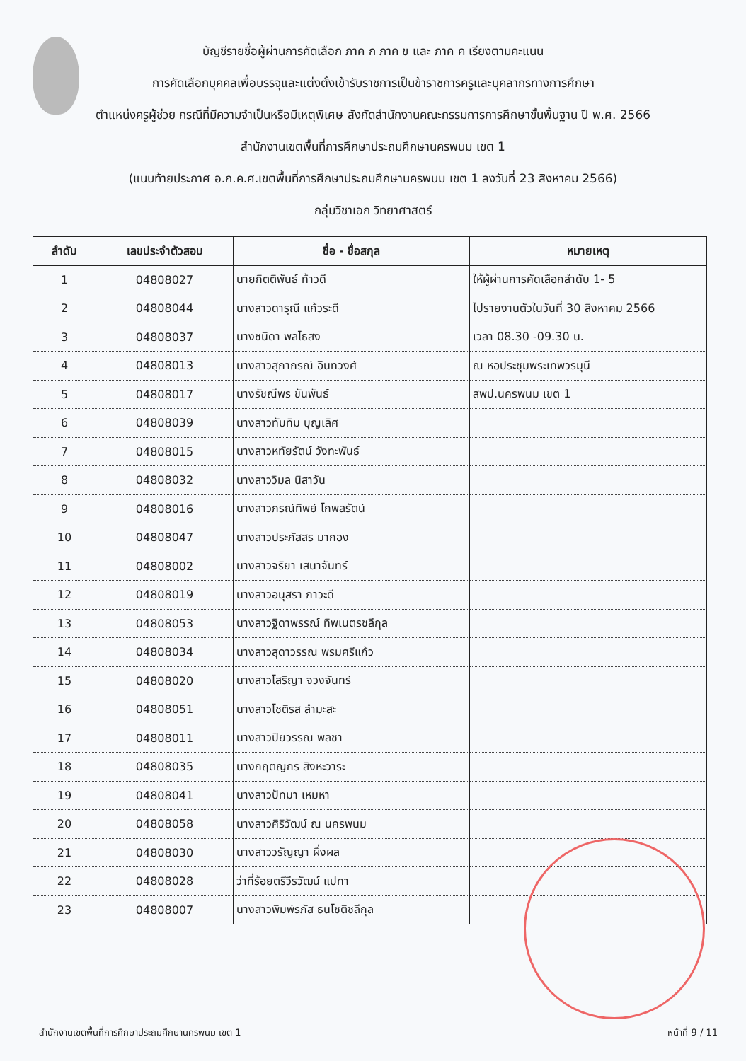บัญชีรายชื่อผู้ผ่านการคัดเลือก ภาค ก ภาค ข และ ภาค ค เรียงตามคะแนน
การคัดเลือกบุคคลเพื่อบรรจุและแต่งตั้งเข้ารับราชการเป็นข้าราชการครูและบุคลากรทางการศึกษา
ตำแหน่งครูผู้ช่วย กรณีที่มีความจำเป็นหรือมีเหตุพิเศษ สังกัดสำนักงานคณะกรรมการการศึกษาขั้นพื้นฐาน ปี พ.ศ. 2566
สำนักงานเขตพื้นที่การศึกษาประถมศึกษานครพนม เขต 1
(แนบท้ายประกาศ อ.ก.ค.ศ.เขตพื้นที่การศึกษาประถมศึกษานครพนม เขต 1 ลงวันที่ 23 สิงหาคม 2566)
กลุ่มวิชาเอก วิทยาศาสตร์
| ลำดับ | เลขประจำตัวสอบ | ชื่อ - ชื่อสกุล | หมายเหตุ |
| --- | --- | --- | --- |
| 1 | 04808027 | นายกิตติพันธ์ ท้าวดี | ให้ผู้ผ่านการคัดเลือกลำดับ 1- 5 |
| 2 | 04808044 | นางสาวดารุณี แก้วระดี | ไปรายงานตัวในวันที่ 30 สิงหาคม 2566 |
| 3 | 04808037 | นางชนิดา พลไธสง | เวลา 08.30 -09.30 น. |
| 4 | 04808013 | นางสาวสุภาภรณ์ อินทวงศ์ | ณ หอประชุมพระเทพวรมุนี |
| 5 | 04808017 | นางรัชณีพร ขันพันธ์ | สพป.นครพนม เขต 1 |
| 6 | 04808039 | นางสาวทับทิม บุญเลิศ | |
| 7 | 04808015 | นางสาวหทัยรัตน์ วังทะพันธ์ | |
| 8 | 04808032 | นางสาววิมล นิสาวัน | |
| 9 | 04808016 | นางสาวภรณ์ทิพย์ โกพลรัตน์ | |
| 10 | 04808047 | นางสาวประภัสสร มากอง | |
| 11 | 04808002 | นางสาวจริยา เสนาจันทร์ | |
| 12 | 04808019 | นางสาวอนุสรา ภาวะดี | |
| 13 | 04808053 | นางสาวฐิดาพรรณ์ ทิพเนตรชลีกุล | |
| 14 | 04808034 | นางสาวสุดาวรรณ พรมศรีแก้ว | |
| 15 | 04808020 | นางสาวโสริญา จวงจันทร์ | |
| 16 | 04808051 | นางสาวโชติรส ลำมะสะ | |
| 17 | 04808011 | นางสาวปิยวรรณ พลชา | |
| 18 | 04808035 | นางกฤตญกร สิงหะวาระ | |
| 19 | 04808041 | นางสาวปัทมา เหมหา | |
| 20 | 04808058 | นางสาวศิริวัฒน์ ณ นครพนม | |
| 21 | 04808030 | นางสาววรัญญา ผึ่งผล | |
| 22 | 04808028 | ว่าที่ร้อยตรีวีรวัฒน์ แปทา | |
| 23 | 04808007 | นางสาวพิมพ์รภัส ธนโชติชลีกุล | |
สำนักงานเขตพื้นที่การศึกษาประถมศึกษานครพนม เขต 1 หน้าที่ 9 / 11